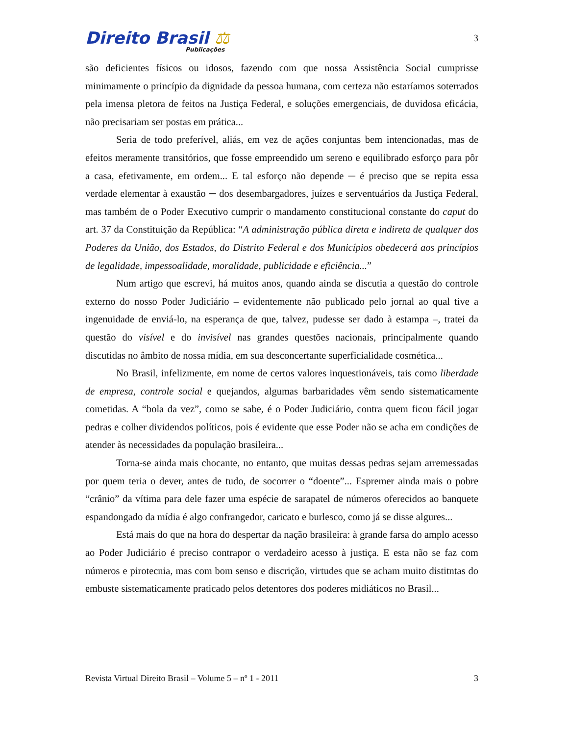Direito Brasil ⚖
Publicações
3
são deficientes físicos ou idosos, fazendo com que nossa Assistência Social cumprisse minimamente o princípio da dignidade da pessoa humana, com certeza não estaríamos soterrados pela imensa pletora de feitos na Justiça Federal, e soluções emergenciais, de duvidosa eficácia, não precisariam ser postas em prática...
Seria de todo preferível, aliás, em vez de ações conjuntas bem intencionadas, mas de efeitos meramente transitórios, que fosse empreendido um sereno e equilibrado esforço para pôr a casa, efetivamente, em ordem... E tal esforço não depende ─ é preciso que se repita essa verdade elementar à exaustão ─ dos desembargadores, juízes e serventuários da Justiça Federal, mas também de o Poder Executivo cumprir o mandamento constitucional constante do caput do art. 37 da Constituição da República: “A administração pública direta e indireta de qualquer dos Poderes da União, dos Estados, do Distrito Federal e dos Municípios obedecerá aos princípios de legalidade, impessoalidade, moralidade, publicidade e eficiência...”
Num artigo que escrevi, há muitos anos, quando ainda se discutia a questão do controle externo do nosso Poder Judiciário – evidentemente não publicado pelo jornal ao qual tive a ingenuidade de enviá-lo, na esperança de que, talvez, pudesse ser dado à estampa –, tratei da questão do visível e do invisível nas grandes questões nacionais, principalmente quando discutidas no âmbito de nossa mídia, em sua desconcertante superficialidade cosmética...
No Brasil, infelizmente, em nome de certos valores inquestionáveis, tais como liberdade de empresa, controle social e quejandos, algumas barbaridades vêm sendo sistematicamente cometidas. A “bola da vez”, como se sabe, é o Poder Judiciário, contra quem ficou fácil jogar pedras e colher dividendos políticos, pois é evidente que esse Poder não se acha em condições de atender às necessidades da população brasileira...
Torna-se ainda mais chocante, no entanto, que muitas dessas pedras sejam arremessadas por quem teria o dever, antes de tudo, de socorrer o “doente”... Espremer ainda mais o pobre “crânio” da vítima para dele fazer uma espécie de sarapatel de números oferecidos ao banquete espandongado da mídia é algo confrangedor, caricato e burlesco, como já se disse algures...
Está mais do que na hora do despertar da nação brasileira: à grande farsa do amplo acesso ao Poder Judiciário é preciso contrapor o verdadeiro acesso à justiça. E esta não se faz com números e pirotecnia, mas com bom senso e discrição, virtudes que se acham muito distitntas do embuste sistematicamente praticado pelos detentores dos poderes midiáticos no Brasil...
Revista Virtual Direito Brasil – Volume 5 – nº 1 - 2011 3